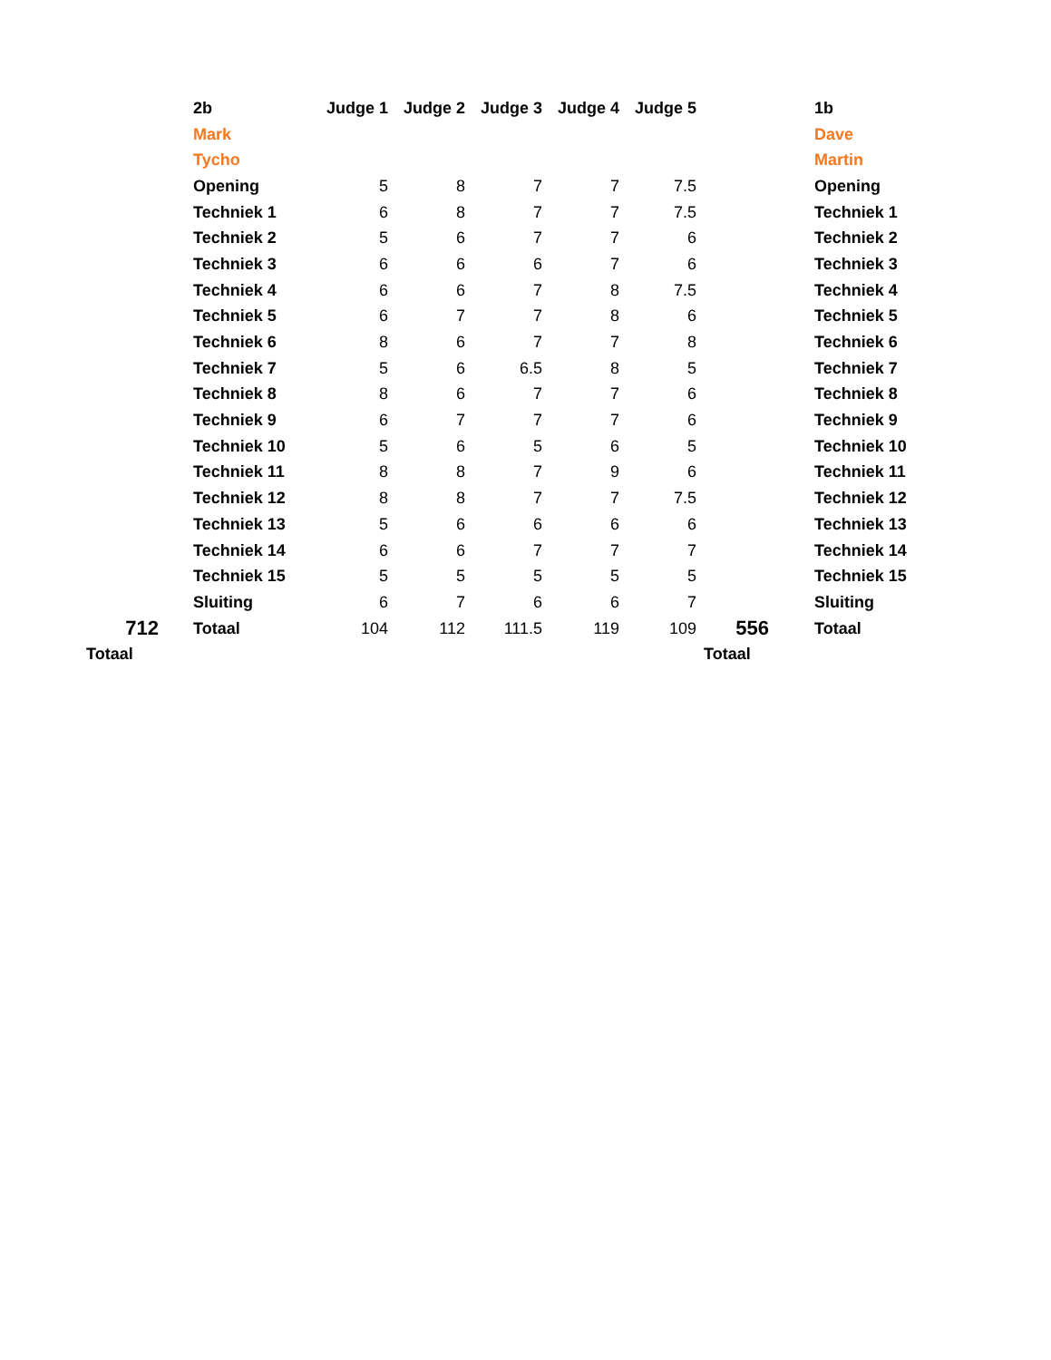| | 2b | Judge 1 | Judge 2 | Judge 3 | Judge 4 | Judge 5 | | 1b |
| | Mark | | | | | | | Dave |
| | Tycho | | | | | | | Martin |
| | Opening | 5 | 8 | 7 | 7 | 7.5 | | Opening |
| | Techniek 1 | 6 | 8 | 7 | 7 | 7.5 | | Techniek 1 |
| | Techniek 2 | 5 | 6 | 7 | 7 | 6 | | Techniek 2 |
| | Techniek 3 | 6 | 6 | 6 | 7 | 6 | | Techniek 3 |
| | Techniek 4 | 6 | 6 | 7 | 8 | 7.5 | | Techniek 4 |
| | Techniek 5 | 6 | 7 | 7 | 8 | 6 | | Techniek 5 |
| | Techniek 6 | 8 | 6 | 7 | 7 | 8 | | Techniek 6 |
| | Techniek 7 | 5 | 6 | 6.5 | 8 | 5 | | Techniek 7 |
| | Techniek 8 | 8 | 6 | 7 | 7 | 6 | | Techniek 8 |
| | Techniek 9 | 6 | 7 | 7 | 7 | 6 | | Techniek 9 |
| | Techniek 10 | 5 | 6 | 5 | 6 | 5 | | Techniek 10 |
| | Techniek 11 | 8 | 8 | 7 | 9 | 6 | | Techniek 11 |
| | Techniek 12 | 8 | 8 | 7 | 7 | 7.5 | | Techniek 12 |
| | Techniek 13 | 5 | 6 | 6 | 6 | 6 | | Techniek 13 |
| | Techniek 14 | 6 | 6 | 7 | 7 | 7 | | Techniek 14 |
| | Techniek 15 | 5 | 5 | 5 | 5 | 5 | | Techniek 15 |
| | Sluiting | 6 | 7 | 6 | 6 | 7 | | Sluiting |
| 712 | Totaal | 104 | 112 | 111.5 | 119 | 109 | 556 | Totaal |
| Totaal | | | | | | | Totaal | |